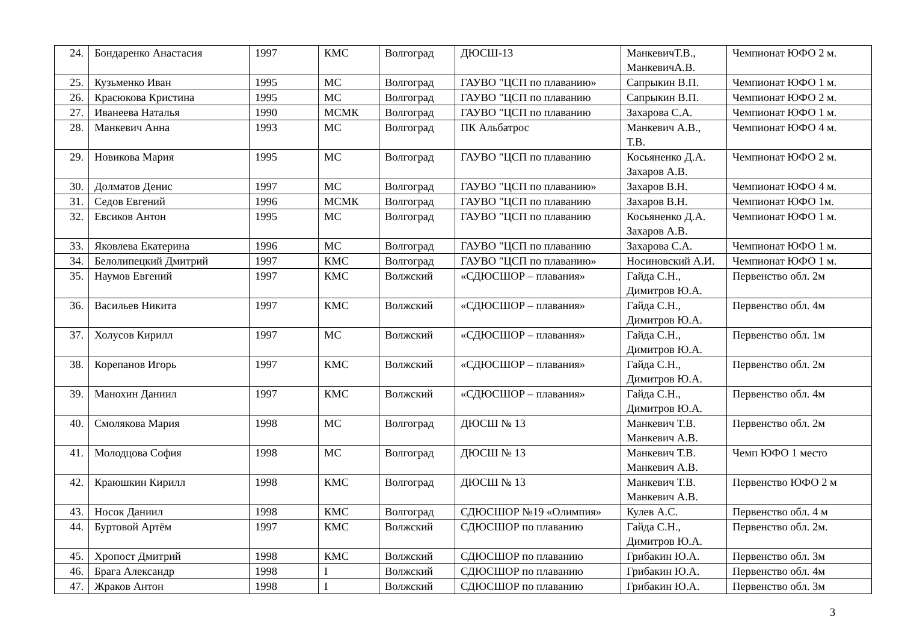| 24. | Бондаренко Анастасия | 1997 | КМС | Волгоград | ДЮСШ-13 | МанкевичТ.В., МанкевичА.В. | Чемпионат ЮФО 2 м. |
| 25. | Кузьменко Иван | 1995 | МС | Волгоград | ГАУВО "ЦСП по плаванию» | Сапрыкин В.П. | Чемпионат ЮФО 1 м. |
| 26. | Красюкова Кристина | 1995 | МС | Волгоград | ГАУВО "ЦСП по плаванию | Сапрыкин В.П. | Чемпионат ЮФО 2 м. |
| 27. | Иванеева Наталья | 1990 | МСМК | Волгоград | ГАУВО "ЦСП по плаванию | Захарова С.А. | Чемпионат ЮФО 1 м. |
| 28. | Манкевич Анна | 1993 | МС | Волгоград | ПК Альбатрос | Манкевич А.В., Т.В. | Чемпионат ЮФО 4 м. |
| 29. | Новикова Мария | 1995 | МС | Волгоград | ГАУВО "ЦСП по плаванию | Косьяненко Д.А. Захаров А.В. | Чемпионат ЮФО 2 м. |
| 30. | Долматов Денис | 1997 | МС | Волгоград | ГАУВО "ЦСП по плаванию» | Захаров В.Н. | Чемпионат ЮФО 4 м. |
| 31. | Седов Евгений | 1996 | МСМК | Волгоград | ГАУВО "ЦСП по плаванию | Захаров В.Н. | Чемпионат ЮФО 1м. |
| 32. | Евсиков Антон | 1995 | МС | Волгоград | ГАУВО "ЦСП по плаванию | Косьяненко Д.А. Захаров А.В. | Чемпионат ЮФО 1 м. |
| 33. | Яковлева Екатерина | 1996 | МС | Волгоград | ГАУВО "ЦСП по плаванию | Захарова С.А. | Чемпионат ЮФО 1 м. |
| 34. | Белолипецкий Дмитрий | 1997 | КМС | Волгоград | ГАУВО "ЦСП по плаванию» | Носиновский А.И. | Чемпионат ЮФО 1 м. |
| 35. | Наумов Евгений | 1997 | КМС | Волжский | «СДЮСШОР – плавания» | Гайда С.Н., Димитров Ю.А. | Первенство обл. 2м |
| 36. | Васильев Никита | 1997 | КМС | Волжский | «СДЮСШОР – плавания» | Гайда С.Н., Димитров Ю.А. | Первенство обл. 4м |
| 37. | Холусов Кирилл | 1997 | МС | Волжский | «СДЮСШОР – плавания» | Гайда С.Н., Димитров Ю.А. | Первенство обл. 1м |
| 38. | Корепанов Игорь | 1997 | КМС | Волжский | «СДЮСШОР – плавания» | Гайда С.Н., Димитров Ю.А. | Первенство обл. 2м |
| 39. | Манохин Даниил | 1997 | КМС | Волжский | «СДЮСШОР – плавания» | Гайда С.Н., Димитров Ю.А. | Первенство обл. 4м |
| 40. | Смолякова Мария | 1998 | МС | Волгоград | ДЮСШ № 13 | Манкевич Т.В. Манкевич А.В. | Первенство обл. 2м |
| 41. | Молодцова София | 1998 | МС | Волгоград | ДЮСШ № 13 | Манкевич Т.В. Манкевич А.В. | Чемп ЮФО 1 место |
| 42. | Краюшкин Кирилл | 1998 | КМС | Волгоград | ДЮСШ № 13 | Манкевич Т.В. Манкевич А.В. | Первенство ЮФО 2 м |
| 43. | Носок Даниил | 1998 | КМС | Волгоград | СДЮСШОР №19 «Олимпия» | Кулев А.С. | Первенство обл. 4 м |
| 44. | Буртовой Артём | 1997 | КМС | Волжский | СДЮСШОР по плаванию | Гайда С.Н., Димитров Ю.А. | Первенство обл. 2м. |
| 45. | Хропост Дмитрий | 1998 | КМС | Волжский | СДЮСШОР по плаванию | Грибакин Ю.А. | Первенство обл. 3м |
| 46. | Брага Александр | 1998 | I | Волжский | СДЮСШОР по плаванию | Грибакин Ю.А. | Первенство обл. 4м |
| 47. | Жраков Антон | 1998 | I | Волжский | СДЮСШОР по плаванию | Грибакин Ю.А. | Первенство обл. 3м |
3